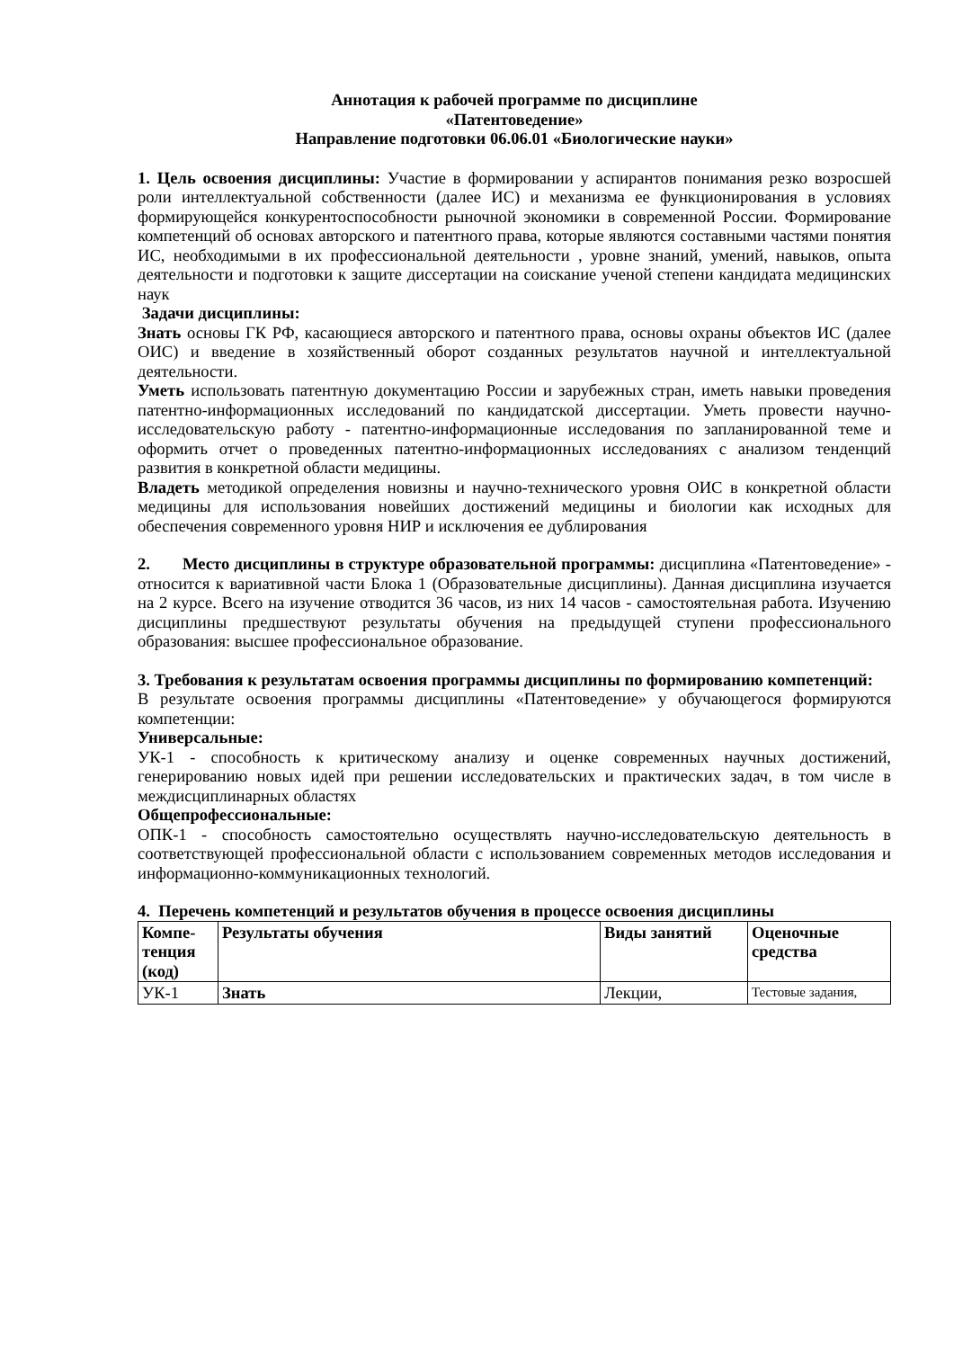Аннотация к рабочей программе по дисциплине
«Патентоведение»
Направление подготовки 06.06.01 «Биологические науки»
1. Цель освоения дисциплины: Участие в формировании у аспирантов понимания резко возросшей роли интеллектуальной собственности (далее ИС) и механизма ее функционирования в условиях формирующейся конкурентоспособности рыночной экономики в современной России. Формирование компетенций об основах авторского и патентного права, которые являются составными частями понятия ИС, необходимыми в их профессиональной деятельности , уровне знаний, умений, навыков, опыта деятельности и подготовки к защите диссертации на соискание ученой степени кандидата медицинских наук
Задачи дисциплины:
Знать основы ГК РФ, касающиеся авторского и патентного права, основы охраны объектов ИС (далее ОИС) и введение в хозяйственный оборот созданных результатов научной и интеллектуальной деятельности.
Уметь использовать патентную документацию России и зарубежных стран, иметь навыки проведения патентно-информационных исследований по кандидатской диссертации. Уметь провести научно-исследовательскую работу - патентно-информационные исследования по запланированной теме и оформить отчет о проведенных патентно-информационных исследованиях с анализом тенденций развития в конкретной области медицины.
Владеть методикой определения новизны и научно-технического уровня ОИС в конкретной области медицины для использования новейших достижений медицины и биологии как исходных для обеспечения современного уровня НИР и исключения ее дублирования
2. Место дисциплины в структуре образовательной программы: дисциплина «Патентоведение» - относится к вариативной части Блока 1 (Образовательные дисциплины). Данная дисциплина изучается на 2 курсе. Всего на изучение отводится 36 часов, из них 14 часов - самостоятельная работа. Изучению дисциплины предшествуют результаты обучения на предыдущей ступени профессионального образования: высшее профессиональное образование.
3. Требования к результатам освоения программы дисциплины по формированию компетенций:
В результате освоения программы дисциплины «Патентоведение» у обучающегося формируются компетенции:
Универсальные:
УК-1 - способность к критическому анализу и оценке современных научных достижений, генерированию новых идей при решении исследовательских и практических задач, в том числе в междисциплинарных областях
Общепрофессиональные:
ОПК-1 - способность самостоятельно осуществлять научно-исследовательскую деятельность в соответствующей профессиональной области с использованием современных методов исследования и информационно-коммуникационных технологий.
4. Перечень компетенций и результатов обучения в процессе освоения дисциплины
| Компе- тенция (код) | Результаты обучения | Виды занятий | Оценочные средства |
| УК-1 | Знать | Лекции, | Тестовые задания, |